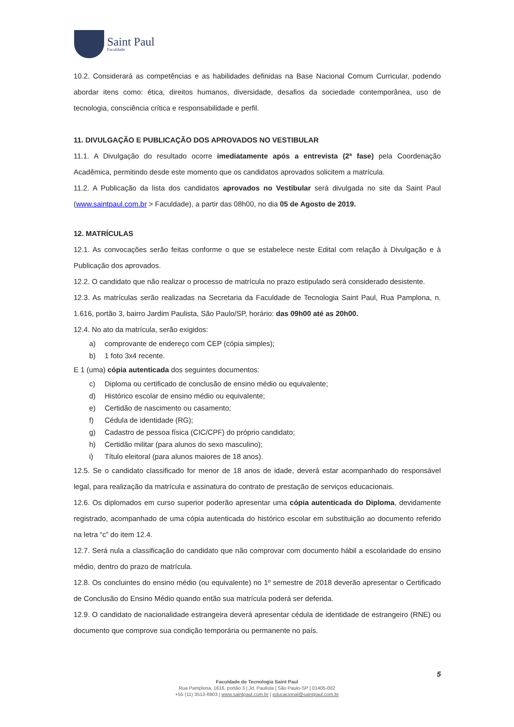Saint Paul
Faculdade
10.2. Considerará as competências e as habilidades definidas na Base Nacional Comum Curricular, podendo abordar itens como: ética, direitos humanos, diversidade, desafios da sociedade contemporânea, uso de tecnologia, consciência crítica e responsabilidade e perfil.
11. DIVULGAÇÃO E PUBLICAÇÃO DOS APROVADOS NO VESTIBULAR
11.1. A Divulgação do resultado ocorre imediatamente após a entrevista (2ª fase) pela Coordenação Acadêmica, permitindo desde este momento que os candidatos aprovados solicitem a matrícula.
11.2. A Publicação da lista dos candidatos aprovados no Vestibular será divulgada no site da Saint Paul (www.saintpaul.com.br > Faculdade), a partir das 08h00, no dia 05 de Agosto de 2019.
12. MATRÍCULAS
12.1. As convocações serão feitas conforme o que se estabelece neste Edital com relação à Divulgação e à Publicação dos aprovados.
12.2. O candidato que não realizar o processo de matrícula no prazo estipulado será considerado desistente.
12.3. As matrículas serão realizadas na Secretaria da Faculdade de Tecnologia Saint Paul, Rua Pamplona, n. 1.616, portão 3, bairro Jardim Paulista, São Paulo/SP, horário: das 09h00 até as 20h00.
12.4. No ato da matrícula, serão exigidos:
a) comprovante de endereço com CEP (cópia simples);
b) 1 foto 3x4 recente.
E 1 (uma) cópia autenticada dos seguintes documentos:
c) Diploma ou certificado de conclusão de ensino médio ou equivalente;
d) Histórico escolar de ensino médio ou equivalente;
e) Certidão de nascimento ou casamento;
f) Cédula de identidade (RG);
g) Cadastro de pessoa física (CIC/CPF) do próprio candidato;
h) Certidão militar (para alunos do sexo masculino);
i) Título eleitoral (para alunos maiores de 18 anos).
12.5. Se o candidato classificado for menor de 18 anos de idade, deverá estar acompanhado do responsável legal, para realização da matrícula e assinatura do contrato de prestação de serviços educacionais.
12.6. Os diplomados em curso superior poderão apresentar uma cópia autenticada do Diploma, devidamente registrado, acompanhado de uma cópia autenticada do histórico escolar em substituição ao documento referido na letra “c” do item 12.4.
12.7. Será nula a classificação do candidato que não comprovar com documento hábil a escolaridade do ensino médio, dentro do prazo de matrícula.
12.8. Os concluintes do ensino médio (ou equivalente) no 1º semestre de 2018 deverão apresentar o Certificado de Conclusão do Ensino Médio quando então sua matrícula poderá ser deferida.
12.9. O candidato de nacionalidade estrangeira deverá apresentar cédula de identidade de estrangeiro (RNE) ou documento que comprove sua condição temporária ou permanente no país.
5
Faculdade de Tecnologia Saint Paul
Rua Pamplona, 1616, portão 3 | Jd. Paulista | São Paulo-SP | 01405-002
+55 (11) 3513-6903 | www.saintpaul.com.br | educacional@saintpaul.com.br